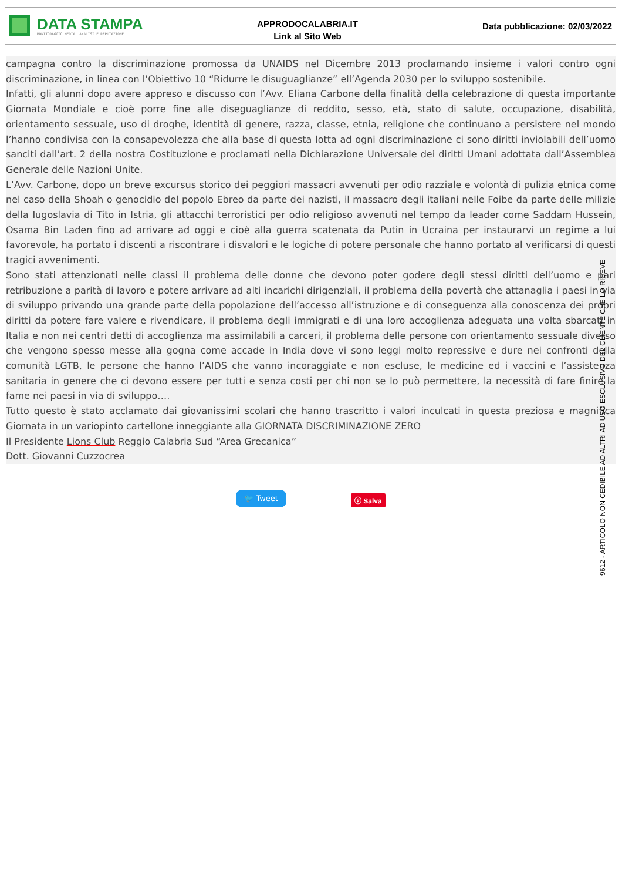DATA STAMPA
MONITORAGGIO MEDIA, ANALISI E REPUTAZIONE
APPRODOCALABRIA.IT
Link al Sito Web
Data pubblicazione: 02/03/2022
campagna contro la discriminazione promossa da UNAIDS nel Dicembre 2013 proclamando insieme i valori contro ogni discriminazione, in linea con l’Obiettivo 10 “Ridurre le disuguaglianze” ell’Agenda 2030 per lo sviluppo sostenibile.
Infatti, gli alunni dopo avere appreso e discusso con l’Avv. Eliana Carbone della finalità della celebrazione di questa importante Giornata Mondiale e cioè porre fine alle diseguaglianze di reddito, sesso, età, stato di salute, occupazione, disabilità, orientamento sessuale, uso di droghe, identità di genere, razza, classe, etnia, religione che continuano a persistere nel mondo l’hanno condivisa con la consapevolezza che alla base di questa lotta ad ogni discriminazione ci sono diritti inviolabili dell’uomo sanciti dall’art. 2 della nostra Costituzione e proclamati nella Dichiarazione Universale dei diritti Umani adottata dall’Assemblea Generale delle Nazioni Unite.
L’Avv. Carbone, dopo un breve excursus storico dei peggiori massacri avvenuti per odio razziale e volontà di pulizia etnica come nel caso della Shoah o genocidio del popolo Ebreo da parte dei nazisti, il massacro degli italiani nelle Foibe da parte delle milizie della Iugoslavia di Tito in Istria, gli attacchi terroristici per odio religioso avvenuti nel tempo da leader come Saddam Hussein, Osama Bin Laden fino ad arrivare ad oggi e cioè alla guerra scatenata da Putin in Ucraina per instaurarvi un regime a lui favorevole, ha portato i discenti a riscontrare i disvalori e le logiche di potere personale che hanno portato al verificarsi di questi tragici avvenimenti.
Sono stati attenzionati nelle classi il problema delle donne che devono poter godere degli stessi diritti dell’uomo e pari retribuzione a parità di lavoro e potere arrivare ad alti incarichi dirigenziali, il problema della povertà che attanaglia i paesi in via di sviluppo privando una grande parte della popolazione dell’accesso all’istruzione e di conseguenza alla conoscenza dei propri diritti da potere fare valere e rivendicare, il problema degli immigrati e di una loro accoglienza adeguata una volta sbarcati in Italia e non nei centri detti di accoglienza ma assimilabili a carceri, il problema delle persone con orientamento sessuale diverso che vengono spesso messe alla gogna come accade in India dove vi sono leggi molto repressive e dure nei confronti della comunità LGTB, le persone che hanno l’AIDS che vanno incoraggiate e non escluse, le medicine ed i vaccini e l’assistenza sanitaria in genere che ci devono essere per tutti e senza costi per chi non se lo può permettere, la necessità di fare finire la fame nei paesi in via di sviluppo….
Tutto questo è stato acclamato dai giovanissimi scolari che hanno trascritto i valori inculcati in questa preziosa e magnifica Giornata in un variopinto cartellone inneggiante alla GIORNATA DISCRIMINAZIONE ZERO
Il Presidente Lions Club Reggio Calabria Sud “Area Grecanica”
Dott. Giovanni Cuzzocrea
🐦 Tweet ⓟ Salva
9612 - ARTICOLO NON CEDIBILE AD ALTRI AD USO ESCLUSIVO DEL CLIENTE CHE LO RICEVE